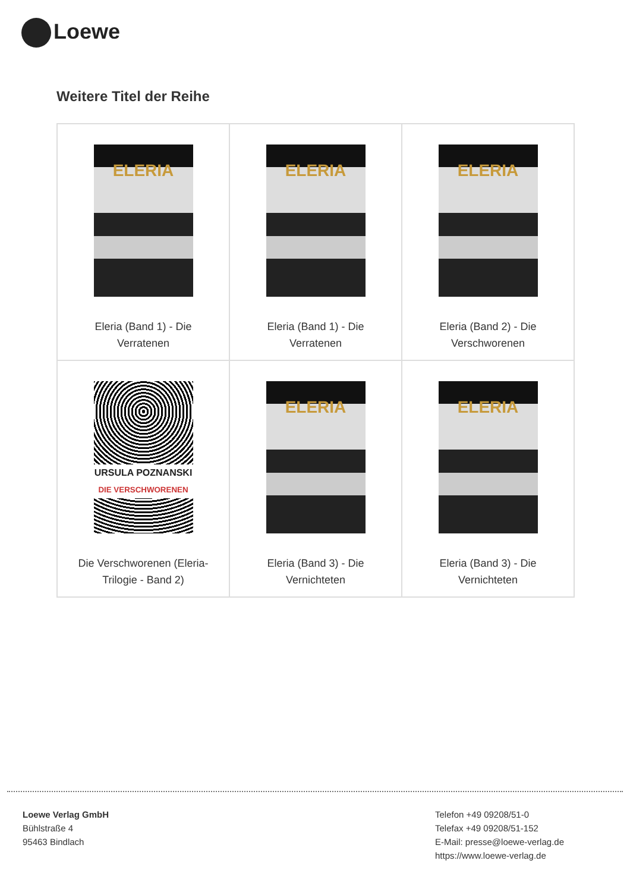Loewe
Weitere Titel der Reihe
| ELERIA Eleria (Band 1) - Die Verratenen | ELERIA Eleria (Band 1) - Die Verratenen | ELERIA Eleria (Band 2) - Die Verschworenen |
| URSULA POZNANSKI DIE VERSCHWORENEN Die Verschworenen (Eleria- Trilogie - Band 2) | ELERIA Eleria (Band 3) - Die Vernichteten | ELERIA Eleria (Band 3) - Die Vernichteten |
Loewe Verlag GmbH
Bühlstraße 4
95463 Bindlach
Telefon +49 09208/51-0
Telefax +49 09208/51-152
E-Mail: presse@loewe-verlag.de
https://www.loewe-verlag.de